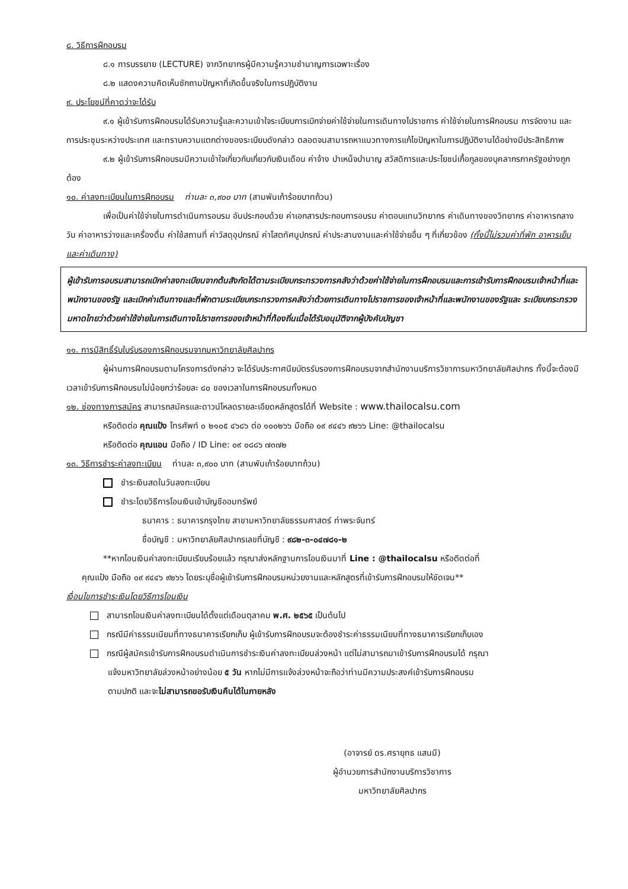๘. วิธีการฝึกอบรม
๘.๑ การบรรยาย (LECTURE) จากวิทยากรผู้มีความรู้ความชำนาญการเฉพาะเรื่อง
๘.๒ แสดงความคิดเห็นซักถามปัญหาที่เกิดขึ้นจริงในการปฏิบัติงาน
๙. ประโยชน์ที่คาดว่าจะได้รับ
๙.๑ ผู้เข้ารับการฝึกอบรมได้รับความรู้และความเข้าใจระเบียบการเบิกจ่ายค่าใช้จ่ายในการเดินทางไปราชการ ค่าใช้จ่ายในการฝึกอบรม การจัดงาน และการประชุมระหว่างประเทศ และทราบความแตกต่างของระเบียบดังกล่าว ตลอดจนสามารถหาแนวทางการแก้ไขปัญหาในการปฏิบัติงานได้อย่างมีประสิทธิภาพ
๙.๒ ผู้เข้ารับการฝึกอบรมมีความเข้าใจเกี่ยวกับเกี่ยวกับเงินเดือน ค่าจ้าง บำเหน็จบำนาญ สวัสดิการและประโยชน์เกื้อกูลของบุคลากรภาครัฐอย่างถูกต้อง
๑๐. ค่าลงทะเบียนในการฝึกอบรม ท่านละ ๓,๙๐๐ บาท (สามพันเก้าร้อยบาทถ้วน)
เพื่อเป็นค่าใช้จ่ายในการดำเนินการอบรม อันประกอบด้วย ค่าเอกสารประกอบการอบรม ค่าตอบแทนวิทยากร ค่าเดินทางของวิทยากร ค่าอาหารกลางวัน ค่าอาหารว่างและเครื่องดื่ม ค่าใช้สถานที่ ค่าวัสดุอุปกรณ์ ค่าโสตทัศนูปกรณ์ ค่าประสานงานและค่าใช้จ่ายอื่น ๆ ที่เกี่ยวข้อง (ทั้งนี้ไม่รวมค่าที่พัก อาหารเย็น และค่าเดินทาง)
ผู้เข้ารับการอบรมสามารถเบิกค่าลงทะเบียนจากต้นสังกัดได้ตามระเบียบกระทรวงการคลังว่าด้วยค่าใช้จ่ายในการฝึกอบรมและการเข้ารับการฝึกอบรมเจ้าหน้าที่และพนักงานของรัฐ และเบิกค่าเดินทางและที่พักตามระเบียบกระทรวงการคลังว่าด้วยการเดินทางไปราชการของเจ้าหน้าที่และพนักงานของรัฐและ ระเบียบกระทรวงมหาดไทยว่าด้วยค่าใช้จ่ายในการเดินทางไปราชการของเจ้าหน้าที่ท้องถิ่นเมื่อได้รับอนุมัติจากผู้บังคับบัญชา
๑๑. การมีสิทธิ์รับใบรับรองการฝึกอบรมจากมหาวิทยาลัยศิลปากร
ผู้ผ่านการฝึกอบรมตามโครงการดังกล่าว จะได้รับประกาศนียบัตรรับรองการฝึกอบรมจากสำนักงานบริการวิชาการมหาวิทยาลัยศิลปากร ทั้งนี้จะต้องมีเวลาเข้ารับการฝึกอบรมไม่น้อยกว่าร้อยละ ๘๐ ของเวลาในการฝึกอบรมทั้งหมด
๑๒. ช่องทางการสมัคร สามารถสมัครและดาวน์โหลดรายละเอียดหลักสูตรได้ที่ Website : www.thailocalsu.com
หรือติดต่อ คุณแป้ง โทรศัพท์ ๐ ๒๑๐๕ ๔๖๘๖ ต่อ ๑๐๐๒๖๖ มือถือ ๐๙ ๙๔๔๖ ๙๒๖๖ Line: @thailocalsu
หรือติดต่อ คุณแอน มือถือ / ID Line: ๐๙ ๐๘๘๖ ๗๓๗๒
๑๓. วิธีการชำระค่าลงทะเบียน ท่านละ ๓,๙๐๐ บาท (สามพันเก้าร้อยบาทถ้วน)
ชำระเงินสดในวันลงทะเบียน
ชำระโดยวิธีการโอนเงินเข้าบัญชีออมทรัพย์
ธนาคาร : ธนาคารกรุงไทย สาขามหาวิทยาลัยธรรมศาสตร์ ท่าพระจันทร์
ชื่อบัญชี : มหาวิทยาลัยศิลปากรเลขที่บัญชี : ๙๘๒-๓-๐๔๗๘๑-๒
**หากโอนเงินค่าลงทะเบียนเรียบร้อยแล้ว กรุณาส่งหลักฐานการโอนเงินมาที่ Line : @thailocalsu หรือติดต่อที่
คุณแป้ง มือถือ ๐๙ ๙๔๔๖ ๙๒๖๖ โดยระบุชื่อผู้เข้ารับการฝึกอบรมหน่วยงานและหลักสูตรที่เข้ารับการฝึกอบรมให้ชัดเจน**
เงื่อนไขการชำระเงินโดยวิธีการโอนเงิน
สามารถโอนเงินค่าลงทะเบียนได้ตั้งแต่เดือนตุลาคม พ.ศ. ๒๕๖๕ เป็นต้นไป
กรณีมีค่าธรรมเนียมที่ทางธนาคารเรียกเก็บ ผู้เข้ารับการฝึกอบรมจะต้องชำระค่าธรรมเนียมที่ทางธนาคารเรียกเก็บเอง
กรณีผู้สมัครเข้ารับการฝึกอบรมดำเนินการชำระเงินค่าลงทะเบียนล่วงหน้า แต่ไม่สามารถมาเข้ารับการฝึกอบรมได้ กรุณา
แจ้งมหาวิทยาลัยล่วงหน้าอย่างน้อย ๕ วัน หากไม่มีการแจ้งล่วงหน้าจะถือว่าท่านมีความประสงค์เข้ารับการฝึกอบรม
ตามปกติ และจะไม่สามารถขอรับเงินคืนได้ในภายหลัง
(อาจารย์ ดร.ศรายุทธ แสนมี)
ผู้อำนวยการสำนักงานบริการวิชาการ
มหาวิทยาลัยศิลปากร